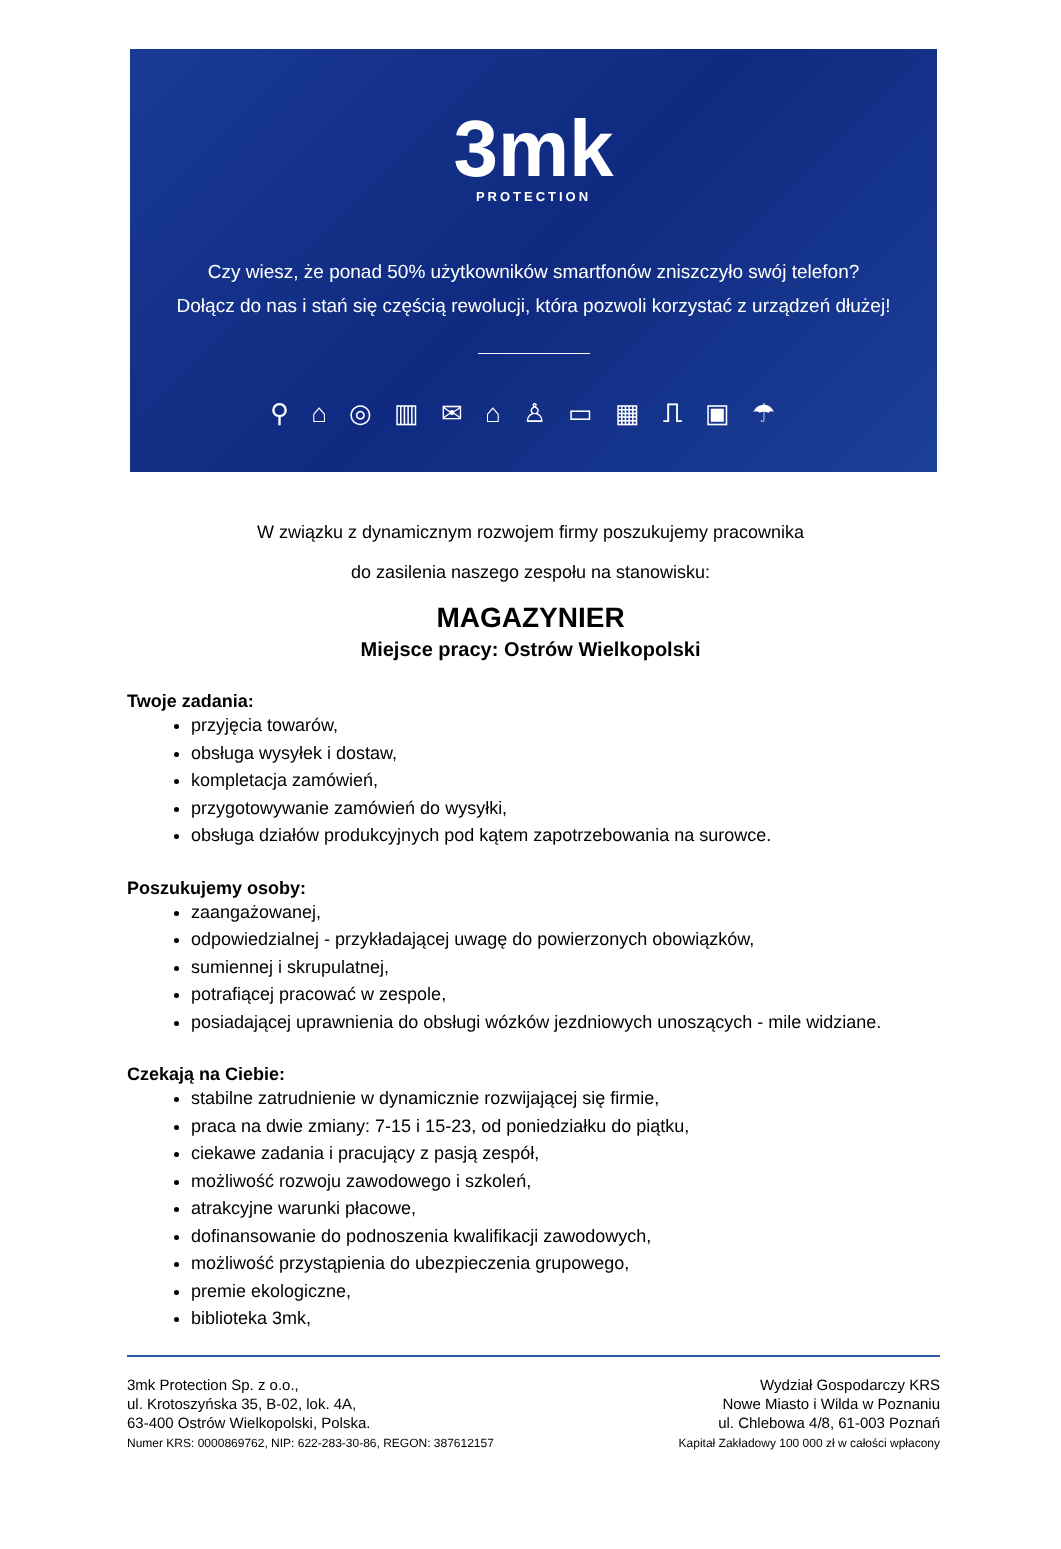3mk
PROTECTION
Czy wiesz, że ponad 50% użytkowników smartfonów zniszczyło swój telefon?
Dołącz do nas i stań się częścią rewolucji, która pozwoli korzystać z urządzeń dłużej!
⚲⌂◎▥✉⌂♙▭▦⎍▣☂
W związku z dynamicznym rozwojem firmy poszukujemy pracownika
do zasilenia naszego zespołu na stanowisku:
MAGAZYNIER
Miejsce pracy: Ostrów Wielkopolski
Twoje zadania:
przyjęcia towarów,
obsługa wysyłek i dostaw,
kompletacja zamówień,
przygotowywanie zamówień do wysyłki,
obsługa działów produkcyjnych pod kątem zapotrzebowania na surowce.
Poszukujemy osoby:
zaangażowanej,
odpowiedzialnej - przykładającej uwagę do powierzonych obowiązków,
sumiennej i skrupulatnej,
potrafiącej pracować w zespole,
posiadającej uprawnienia do obsługi wózków jezdniowych unoszących - mile widziane.
Czekają na Ciebie:
stabilne zatrudnienie w dynamicznie rozwijającej się firmie,
praca na dwie zmiany: 7-15 i 15-23, od poniedziałku do piątku,
ciekawe zadania i pracujący z pasją zespół,
możliwość rozwoju zawodowego i szkoleń,
atrakcyjne warunki płacowe,
dofinansowanie do podnoszenia kwalifikacji zawodowych,
możliwość przystąpienia do ubezpieczenia grupowego,
premie ekologiczne,
biblioteka 3mk,
3mk Protection Sp. z o.o.,
ul. Krotoszyńska 35, B-02, lok. 4A,
63-400 Ostrów Wielkopolski, Polska.
Numer KRS: 0000869762, NIP: 622-283-30-86, REGON: 387612157
Wydział Gospodarczy KRS
Nowe Miasto i Wilda w Poznaniu
ul. Chlebowa 4/8, 61-003 Poznań
Kapitał Zakładowy 100 000 zł w całości wpłacony